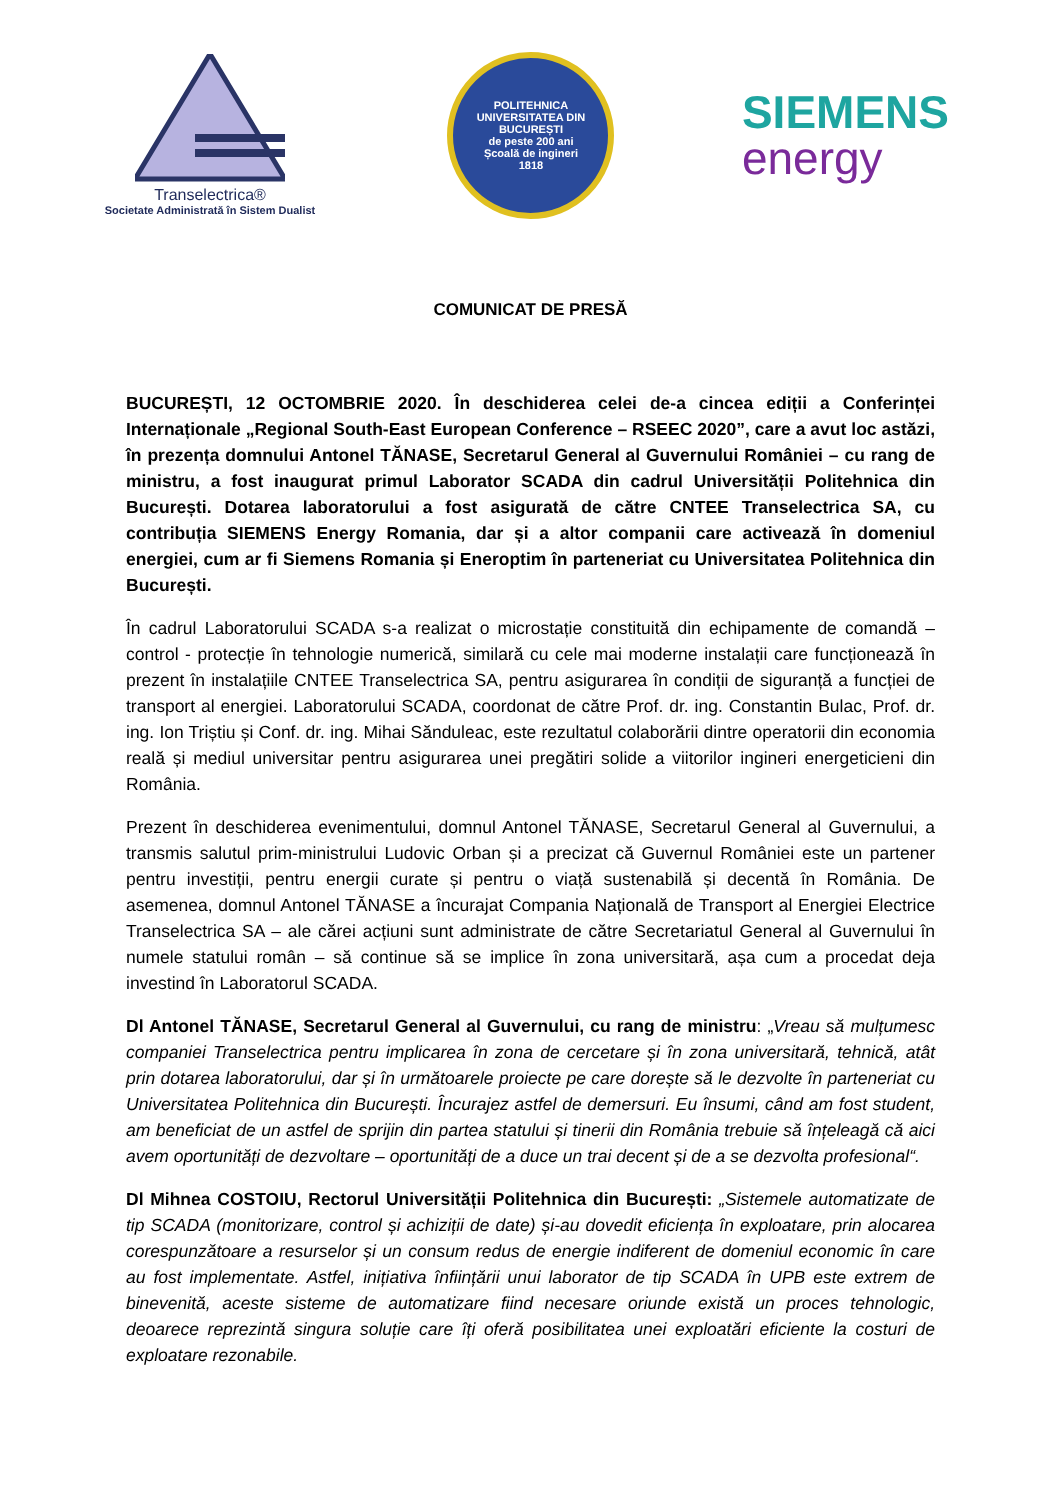Transelectrica®
Societate Administrată în Sistem Dualist
POLITEHNICA
UNIVERSITATEA DIN BUCUREȘTI
de peste 200 ani
Școală de ingineri
1818
SIEMENS
energy
COMUNICAT DE PRESĂ
BUCUREȘTI, 12 OCTOMBRIE 2020. În deschiderea celei de-a cincea ediții a Conferinței Internaționale „Regional South-East European Conference – RSEEC 2020”, care a avut loc astăzi, în prezența domnului Antonel TĂNASE, Secretarul General al Guvernului României – cu rang de ministru, a fost inaugurat primul Laborator SCADA din cadrul Universității Politehnica din București. Dotarea laboratorului a fost asigurată de către CNTEE Transelectrica SA, cu contribuția SIEMENS Energy Romania, dar și a altor companii care activează în domeniul energiei, cum ar fi Siemens Romania și Eneroptim în parteneriat cu Universitatea Politehnica din București.
În cadrul Laboratorului SCADA s-a realizat o microstație constituită din echipamente de comandă – control - protecție în tehnologie numerică, similară cu cele mai moderne instalații care funcționează în prezent în instalațiile CNTEE Transelectrica SA, pentru asigurarea în condiții de siguranță a funcției de transport al energiei. Laboratorului SCADA, coordonat de către Prof. dr. ing. Constantin Bulac, Prof. dr. ing. Ion Triștiu și Conf. dr. ing. Mihai Sănduleac, este rezultatul colaborării dintre operatorii din economia reală și mediul universitar pentru asigurarea unei pregătiri solide a viitorilor ingineri energeticieni din România.
Prezent în deschiderea evenimentului, domnul Antonel TĂNASE, Secretarul General al Guvernului, a transmis salutul prim-ministrului Ludovic Orban și a precizat că Guvernul României este un partener pentru investiții, pentru energii curate și pentru o viață sustenabilă și decentă în România. De asemenea, domnul Antonel TĂNASE a încurajat Compania Națională de Transport al Energiei Electrice Transelectrica SA – ale cărei acțiuni sunt administrate de către Secretariatul General al Guvernului în numele statului român – să continue să se implice în zona universitară, așa cum a procedat deja investind în Laboratorul SCADA.
Dl Antonel TĂNASE, Secretarul General al Guvernului, cu rang de ministru: „Vreau să mulțumesc companiei Transelectrica pentru implicarea în zona de cercetare și în zona universitară, tehnică, atât prin dotarea laboratorului, dar și în următoarele proiecte pe care dorește să le dezvolte în parteneriat cu Universitatea Politehnica din București. Încurajez astfel de demersuri. Eu însumi, când am fost student, am beneficiat de un astfel de sprijin din partea statului și tinerii din România trebuie să înțeleagă că aici avem oportunități de dezvoltare – oportunități de a duce un trai decent și de a se dezvolta profesional“.
Dl Mihnea COSTOIU, Rectorul Universității Politehnica din București: „Sistemele automatizate de tip SCADA (monitorizare, control și achiziții de date) și-au dovedit eficiența în exploatare, prin alocarea corespunzătoare a resurselor și un consum redus de energie indiferent de domeniul economic în care au fost implementate. Astfel, inițiativa înființării unui laborator de tip SCADA în UPB este extrem de binevenită, aceste sisteme de automatizare fiind necesare oriunde există un proces tehnologic, deoarece reprezintă singura soluție care îți oferă posibilitatea unei exploatări eficiente la costuri de exploatare rezonabile.